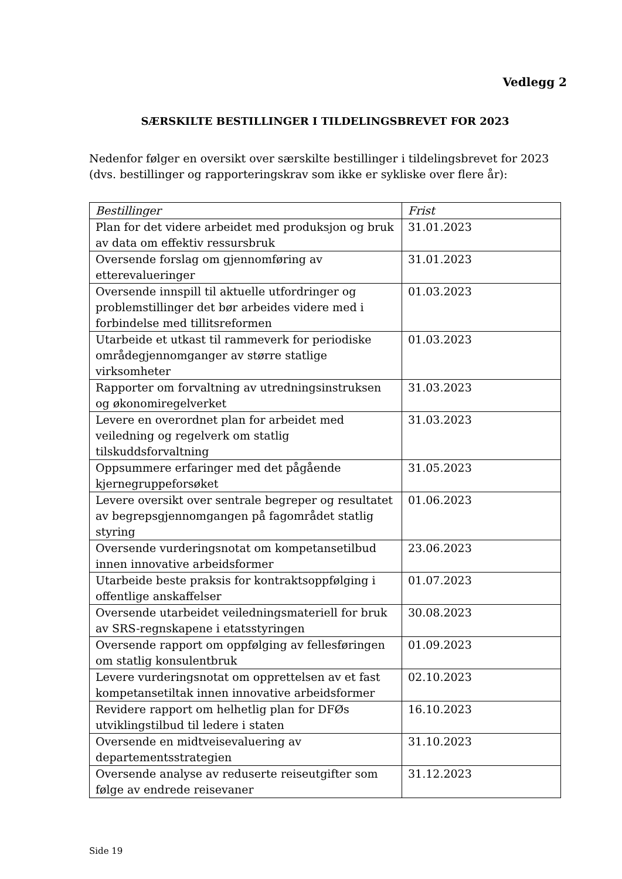Vedlegg 2
SÆRSKILTE BESTILLINGER I TILDELINGSBREVET FOR 2023
Nedenfor følger en oversikt over særskilte bestillinger i tildelingsbrevet for 2023 (dvs. bestillinger og rapporteringskrav som ikke er sykliske over flere år):
| Bestillinger | Frist |
| --- | --- |
| Plan for det videre arbeidet med produksjon og bruk av data om effektiv ressursbruk | 31.01.2023 |
| Oversende forslag om gjennomføring av etterevalueringer | 31.01.2023 |
| Oversende innspill til aktuelle utfordringer og problemstillinger det bør arbeides videre med i forbindelse med tillitsreformen | 01.03.2023 |
| Utarbeide et utkast til rammeverk for periodiske områdegjennomganger av større statlige virksomheter | 01.03.2023 |
| Rapporter om forvaltning av utredningsinstruksen og økonomiregelverket | 31.03.2023 |
| Levere en overordnet plan for arbeidet med veiledning og regelverk om statlig tilskuddsforvaltning | 31.03.2023 |
| Oppsummere erfaringer med det pågående kjernegruppeforsøket | 31.05.2023 |
| Levere oversikt over sentrale begreper og resultatet av begrepsgjennomgangen på fagområdet statlig styring | 01.06.2023 |
| Oversende vurderingsnotat om kompetansetilbud innen innovative arbeidsformer | 23.06.2023 |
| Utarbeide beste praksis for kontraktsoppfølging i offentlige anskaffelser | 01.07.2023 |
| Oversende utarbeidet veiledningsmateriell for bruk av SRS-regnskapene i etatsstyringen | 30.08.2023 |
| Oversende rapport om oppfølging av fellesføringen om statlig konsulentbruk | 01.09.2023 |
| Levere vurderingsnotat om opprettelsen av et fast kompetansetiltak innen innovative arbeidsformer | 02.10.2023 |
| Revidere rapport om helhetlig plan for DFØs utviklingstilbud til ledere i staten | 16.10.2023 |
| Oversende en midtveisevaluering av departementsstrategien | 31.10.2023 |
| Oversende analyse av reduserte reiseutgifter som følge av endrede reisevaner | 31.12.2023 |
Side 19